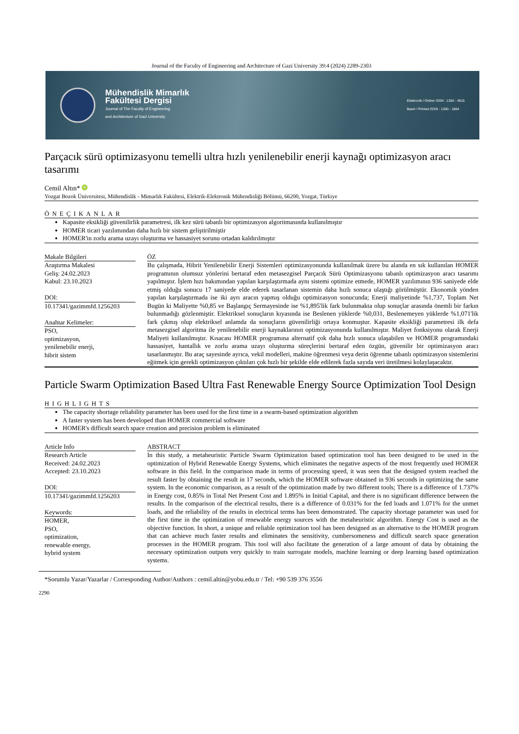Journal of the Faculty of Engineering and Architecture of Gazi University 39:4 (2024) 2289-2303
Mühendislik Mimarlık
Fakültesi Dergisi
Journal of The Faculty of Engineering
and Architecture of Gazi University
Elektronik / Online ISSN : 1304 - 4915
Basılı / Printed ISSN : 1300 - 1884
Parçacık sürü optimizasyonu temelli ultra hızlı yenilenebilir enerji kaynağı optimizasyon aracı tasarımı
Cemil Altın* iD
Yozgat Bozok Üniversitesi, Mühendislik - Mimarlık Fakültesi, Elektrik-Elektronik Mühendisliği Bölümü, 66200, Yozgat, Türkiye
ÖNEÇIKANLAR
Kapasite eksikliği güvenilirlik parametresi, ilk kez sürü tabanlı bir optimizasyon algoritmasında kullanılmıştır
HOMER ticari yazılımından daha hızlı bir sistem geliştirilmiştir
HOMER'in zorlu arama uzayı oluşturma ve hassasiyet sorunu ortadan kaldırılmıştır
Makale Bilgileri
Araştırma Makalesi
Geliş: 24.02.2023
Kabul: 23.10.2023
DOI:
10.17341/gazimmfd.1256203
Anahtar Kelimeler:
PSO,
optimizasyon,
yenilenebilir enerji,
hibrit sistem
ÖZ
Bu çalışmada, Hibrit Yenilenebilir Enerji Sistemleri optimizasyonunda kullanılmak üzere bu alanda en sık kullanılan HOMER programının olumsuz yönlerini bertaraf eden metasezgisel Parçacık Sürü Optimizasyonu tabanlı optimizasyon aracı tasarımı yapılmıştır. İşlem hızı bakımından yapılan karşılaştırmada aynı sistemi optimize etmede, HOMER yazılımının 936 saniyede elde etmiş olduğu sonucu 17 saniyede elde ederek tasarlanan sistemin daha hızlı sonuca ulaştığı görülmüştür. Ekonomik yönden yapılan karşılaştırmada ise iki ayrı aracın yapmış olduğu optimizasyon sonucunda; Enerji maliyetinde %1,737, Toplam Net Bugün ki Maliyette %0,85 ve Başlangıç Sermayesinde ise %1,895'lik fark bulunmakta olup sonuçlar arasında önemli bir farkın bulunmadığı gözlenmiştir. Elektriksel sonuçların kıyasında ise Beslenen yüklerde %0,031, Beslenemeyen yüklerde %1,071'lik fark çıkmış olup elektriksel anlamda da sonuçların güvenilirliği ortaya konmuştur. Kapasite eksikliği parametresi ilk defa metasezgisel algoritma ile yenilenebilir enerji kaynaklarının optimizasyonunda kullanılmıştır. Maliyet fonksiyonu olarak Enerji Maliyeti kullanılmıştır. Kısacası HOMER programına alternatif çok daha hızlı sonuca ulaşabilen ve HOMER programındaki hassasiyet, hantallık ve zorlu arama uzayı oluşturma süreçlerini bertaraf eden özgün, güvenilir bir optimizasyon aracı tasarlanmıştır. Bu araç sayesinde ayrıca, vekil modelleri, makine öğrenmesi veya derin öğrenme tabanlı optimizasyon sistemlerini eğitmek için gerekli optimizasyon çıktıları çok hızlı bir şekilde elde edilerek fazla sayıda veri üretilmesi kolaylaşacaktır.
Particle Swarm Optimization Based Ultra Fast Renewable Energy Source Optimization Tool Design
HIGHLIGHTS
The capacity shortage reliability parameter has been used for the first time in a swarm-based optimization algorithm
A faster system has been developed than HOMER commercial software
HOMER's difficult search space creation and precision problem is eliminated
Article Info
Research Article
Received: 24.02.2023
Accepted: 23.10.2023
DOI:
10.17341/gazimmfd.1256203
Keywords:
HOMER,
PSO,
optimization,
renewable energy,
hybrid system
ABSTRACT
In this study, a metaheuristic Particle Swarm Optimization based optimization tool has been designed to be used in the optimization of Hybrid Renewable Energy Systems, which eliminates the negative aspects of the most frequently used HOMER software in this field. In the comparison made in terms of processing speed, it was seen that the designed system reached the result faster by obtaining the result in 17 seconds, which the HOMER software obtained in 936 seconds in optimizing the same system. In the economic comparison, as a result of the optimization made by two different tools; There is a difference of 1.737% in Energy cost, 0.85% in Total Net Present Cost and 1.895% in Initial Capital, and there is no significant difference between the results. In the comparison of the electrical results, there is a difference of 0.031% for the fed loads and 1.071% for the unmet loads, and the reliability of the results in electrical terms has been demonstrated. The capacity shortage parameter was used for the first time in the optimization of renewable energy sources with the metaheuristic algorithm. Energy Cost is used as the objective function. In short, a unique and reliable optimization tool has been designed as an alternative to the HOMER program that can achieve much faster results and eliminates the sensitivity, cumbersomeness and difficult search space generation processes in the HOMER program. This tool will also facilitate the generation of a large amount of data by obtaining the necessary optimization outputs very quickly to train surrogate models, machine learning or deep learning based optimization systems.
*Sorumlu Yazar/Yazarlar / Corresponding Author/Authors : cemil.altin@yobu.edu.tr / Tel: +90 539 376 3556
2290